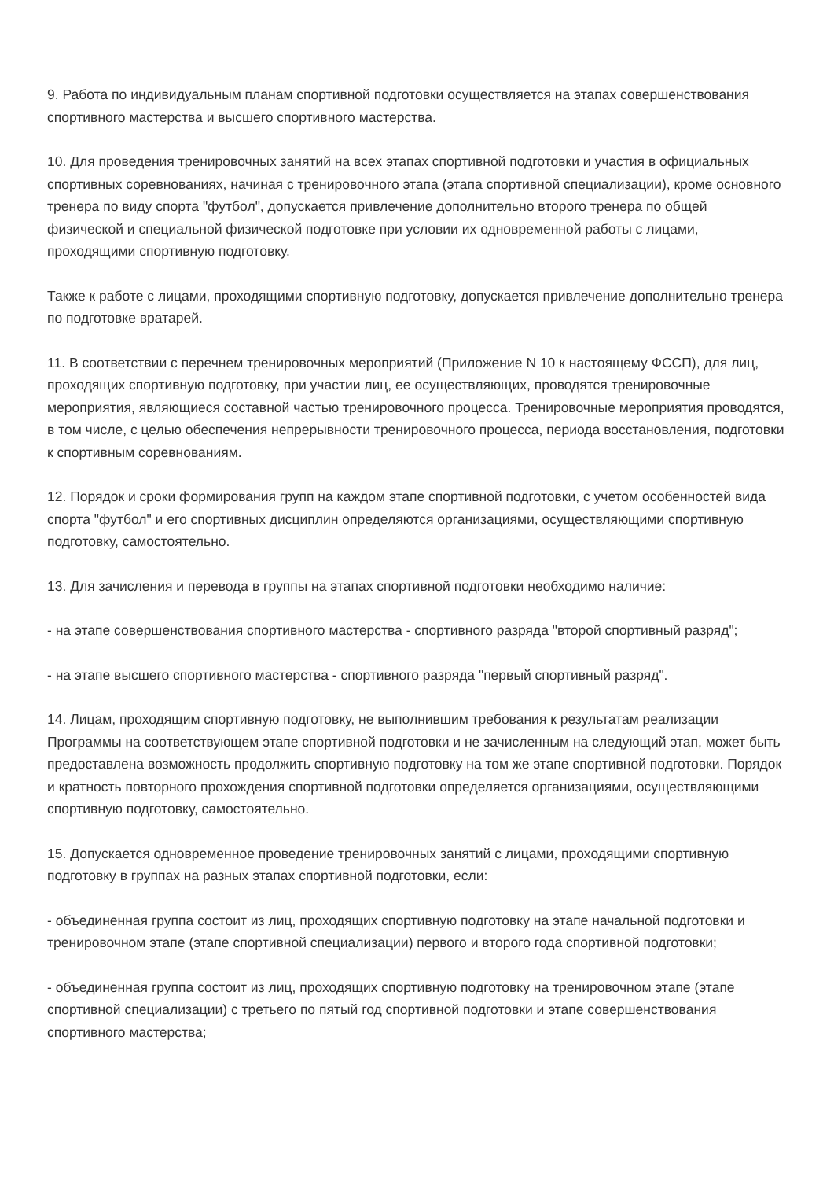9. Работа по индивидуальным планам спортивной подготовки осуществляется на этапах совершенствования спортивного мастерства и высшего спортивного мастерства.
10. Для проведения тренировочных занятий на всех этапах спортивной подготовки и участия в официальных спортивных соревнованиях, начиная с тренировочного этапа (этапа спортивной специализации), кроме основного тренера по виду спорта "футбол", допускается привлечение дополнительно второго тренера по общей физической и специальной физической подготовке при условии их одновременной работы с лицами, проходящими спортивную подготовку.
Также к работе с лицами, проходящими спортивную подготовку, допускается привлечение дополнительно тренера по подготовке вратарей.
11. В соответствии с перечнем тренировочных мероприятий (Приложение N 10 к настоящему ФССП), для лиц, проходящих спортивную подготовку, при участии лиц, ее осуществляющих, проводятся тренировочные мероприятия, являющиеся составной частью тренировочного процесса. Тренировочные мероприятия проводятся, в том числе, с целью обеспечения непрерывности тренировочного процесса, периода восстановления, подготовки к спортивным соревнованиям.
12. Порядок и сроки формирования групп на каждом этапе спортивной подготовки, с учетом особенностей вида спорта "футбол" и его спортивных дисциплин определяются организациями, осуществляющими спортивную подготовку, самостоятельно.
13. Для зачисления и перевода в группы на этапах спортивной подготовки необходимо наличие:
- на этапе совершенствования спортивного мастерства - спортивного разряда "второй спортивный разряд";
- на этапе высшего спортивного мастерства - спортивного разряда "первый спортивный разряд".
14. Лицам, проходящим спортивную подготовку, не выполнившим требования к результатам реализации Программы на соответствующем этапе спортивной подготовки и не зачисленным на следующий этап, может быть предоставлена возможность продолжить спортивную подготовку на том же этапе спортивной подготовки. Порядок и кратность повторного прохождения спортивной подготовки определяется организациями, осуществляющими спортивную подготовку, самостоятельно.
15. Допускается одновременное проведение тренировочных занятий с лицами, проходящими спортивную подготовку в группах на разных этапах спортивной подготовки, если:
- объединенная группа состоит из лиц, проходящих спортивную подготовку на этапе начальной подготовки и тренировочном этапе (этапе спортивной специализации) первого и второго года спортивной подготовки;
- объединенная группа состоит из лиц, проходящих спортивную подготовку на тренировочном этапе (этапе спортивной специализации) с третьего по пятый год спортивной подготовки и этапе совершенствования спортивного мастерства;